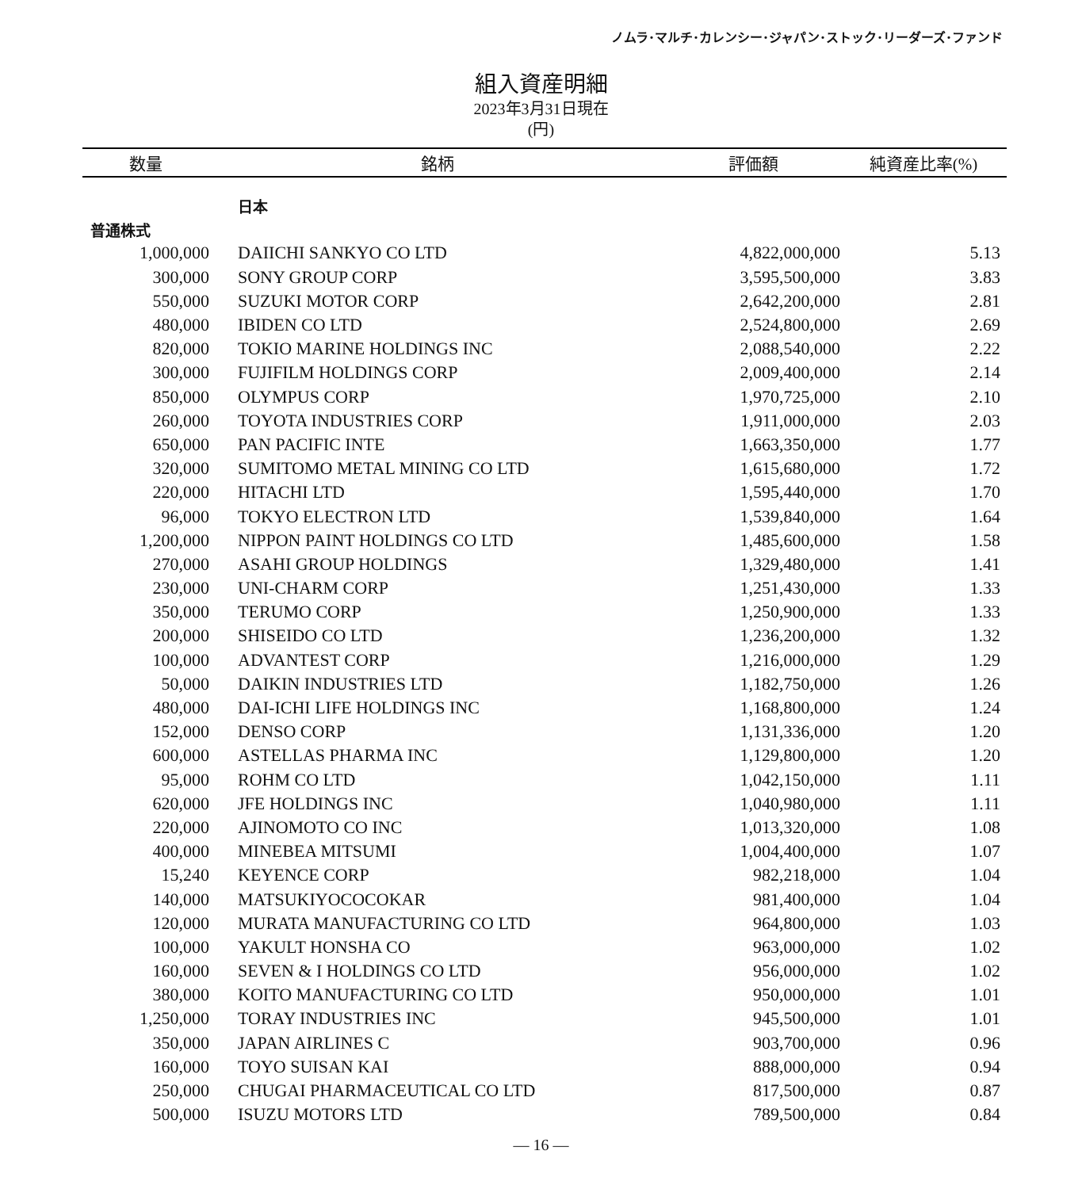ノムラ･マルチ･カレンシー･ジャパン･ストック･リーダーズ･ファンド
組入資産明細
2023年3月31日現在
(円)
| 数量 | 銘柄 | 評価額 | 純資産比率(%) |
| --- | --- | --- | --- |
| | 日本 | | |
| 普通株式 | | | |
| 1,000,000 | DAIICHI SANKYO CO LTD | 4,822,000,000 | 5.13 |
| 300,000 | SONY GROUP CORP | 3,595,500,000 | 3.83 |
| 550,000 | SUZUKI MOTOR CORP | 2,642,200,000 | 2.81 |
| 480,000 | IBIDEN CO LTD | 2,524,800,000 | 2.69 |
| 820,000 | TOKIO MARINE HOLDINGS INC | 2,088,540,000 | 2.22 |
| 300,000 | FUJIFILM HOLDINGS CORP | 2,009,400,000 | 2.14 |
| 850,000 | OLYMPUS CORP | 1,970,725,000 | 2.10 |
| 260,000 | TOYOTA INDUSTRIES CORP | 1,911,000,000 | 2.03 |
| 650,000 | PAN PACIFIC INTE | 1,663,350,000 | 1.77 |
| 320,000 | SUMITOMO METAL MINING CO LTD | 1,615,680,000 | 1.72 |
| 220,000 | HITACHI LTD | 1,595,440,000 | 1.70 |
| 96,000 | TOKYO ELECTRON LTD | 1,539,840,000 | 1.64 |
| 1,200,000 | NIPPON PAINT HOLDINGS CO LTD | 1,485,600,000 | 1.58 |
| 270,000 | ASAHI GROUP HOLDINGS | 1,329,480,000 | 1.41 |
| 230,000 | UNI-CHARM CORP | 1,251,430,000 | 1.33 |
| 350,000 | TERUMO CORP | 1,250,900,000 | 1.33 |
| 200,000 | SHISEIDO CO LTD | 1,236,200,000 | 1.32 |
| 100,000 | ADVANTEST CORP | 1,216,000,000 | 1.29 |
| 50,000 | DAIKIN INDUSTRIES LTD | 1,182,750,000 | 1.26 |
| 480,000 | DAI-ICHI LIFE HOLDINGS INC | 1,168,800,000 | 1.24 |
| 152,000 | DENSO CORP | 1,131,336,000 | 1.20 |
| 600,000 | ASTELLAS PHARMA INC | 1,129,800,000 | 1.20 |
| 95,000 | ROHM CO LTD | 1,042,150,000 | 1.11 |
| 620,000 | JFE HOLDINGS INC | 1,040,980,000 | 1.11 |
| 220,000 | AJINOMOTO CO INC | 1,013,320,000 | 1.08 |
| 400,000 | MINEBEA MITSUMI | 1,004,400,000 | 1.07 |
| 15,240 | KEYENCE CORP | 982,218,000 | 1.04 |
| 140,000 | MATSUKIYOCOCOKAR | 981,400,000 | 1.04 |
| 120,000 | MURATA MANUFACTURING CO LTD | 964,800,000 | 1.03 |
| 100,000 | YAKULT HONSHA CO | 963,000,000 | 1.02 |
| 160,000 | SEVEN & I HOLDINGS CO LTD | 956,000,000 | 1.02 |
| 380,000 | KOITO MANUFACTURING CO LTD | 950,000,000 | 1.01 |
| 1,250,000 | TORAY INDUSTRIES INC | 945,500,000 | 1.01 |
| 350,000 | JAPAN AIRLINES C | 903,700,000 | 0.96 |
| 160,000 | TOYO SUISAN KAI | 888,000,000 | 0.94 |
| 250,000 | CHUGAI PHARMACEUTICAL CO LTD | 817,500,000 | 0.87 |
| 500,000 | ISUZU MOTORS LTD | 789,500,000 | 0.84 |
― 16 ―